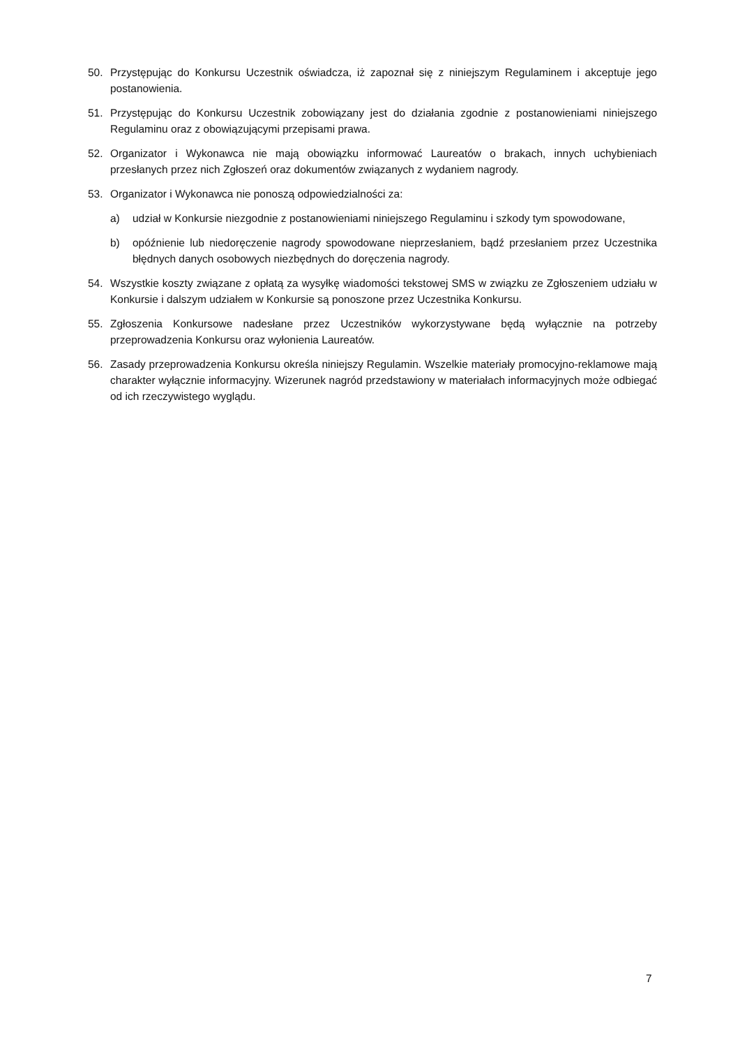50. Przystępując do Konkursu Uczestnik oświadcza, iż zapoznał się z niniejszym Regulaminem i akceptuje jego postanowienia.
51. Przystępując do Konkursu Uczestnik zobowiązany jest do działania zgodnie z postanowieniami niniejszego Regulaminu oraz z obowiązującymi przepisami prawa.
52. Organizator i Wykonawca nie mają obowiązku informować Laureatów o brakach, innych uchybieniach przesłanych przez nich Zgłoszeń oraz dokumentów związanych z wydaniem nagrody.
53. Organizator i Wykonawca nie ponoszą odpowiedzialności za:
a) udział w Konkursie niezgodnie z postanowieniami niniejszego Regulaminu i szkody tym spowodowane,
b) opóźnienie lub niedoręczenie nagrody spowodowane nieprzesłaniem, bądź przesłaniem przez Uczestnika błędnych danych osobowych niezbędnych do doręczenia nagrody.
54. Wszystkie koszty związane z opłatą za wysyłkę wiadomości tekstowej SMS w związku ze Zgłoszeniem udziału w Konkursie i dalszym udziałem w Konkursie są ponoszone przez Uczestnika Konkursu.
55. Zgłoszenia Konkursowe nadesłane przez Uczestników wykorzystywane będą wyłącznie na potrzeby przeprowadzenia Konkursu oraz wyłonienia Laureatów.
56. Zasady przeprowadzenia Konkursu określa niniejszy Regulamin. Wszelkie materiały promocyjno-reklamowe mają charakter wyłącznie informacyjny. Wizerunek nagród przedstawiony w materiałach informacyjnych może odbiegać od ich rzeczywistego wyglądu.
7